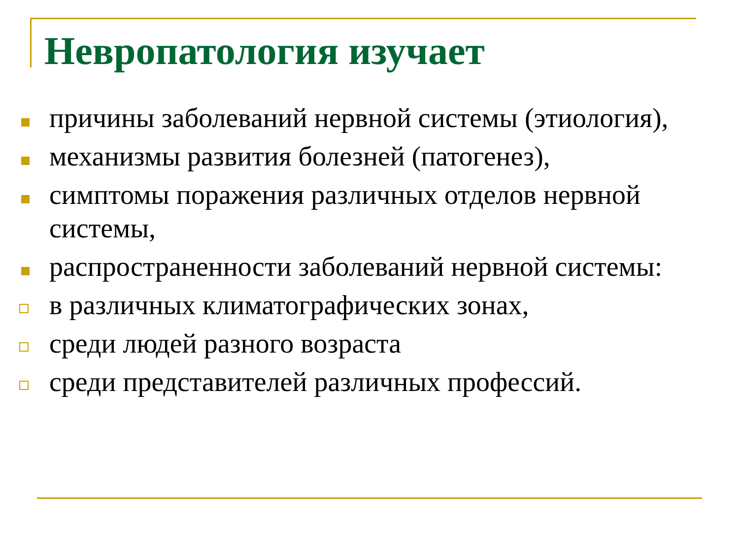Невропатология изучает
причины заболеваний нервной системы (этиология),
механизмы развития болезней (патогенез),
симптомы поражения различных отделов нервной системы,
распространенности заболеваний нервной системы:
в различных климатографических зонах,
среди людей разного возраста
среди представителей различных профессий.